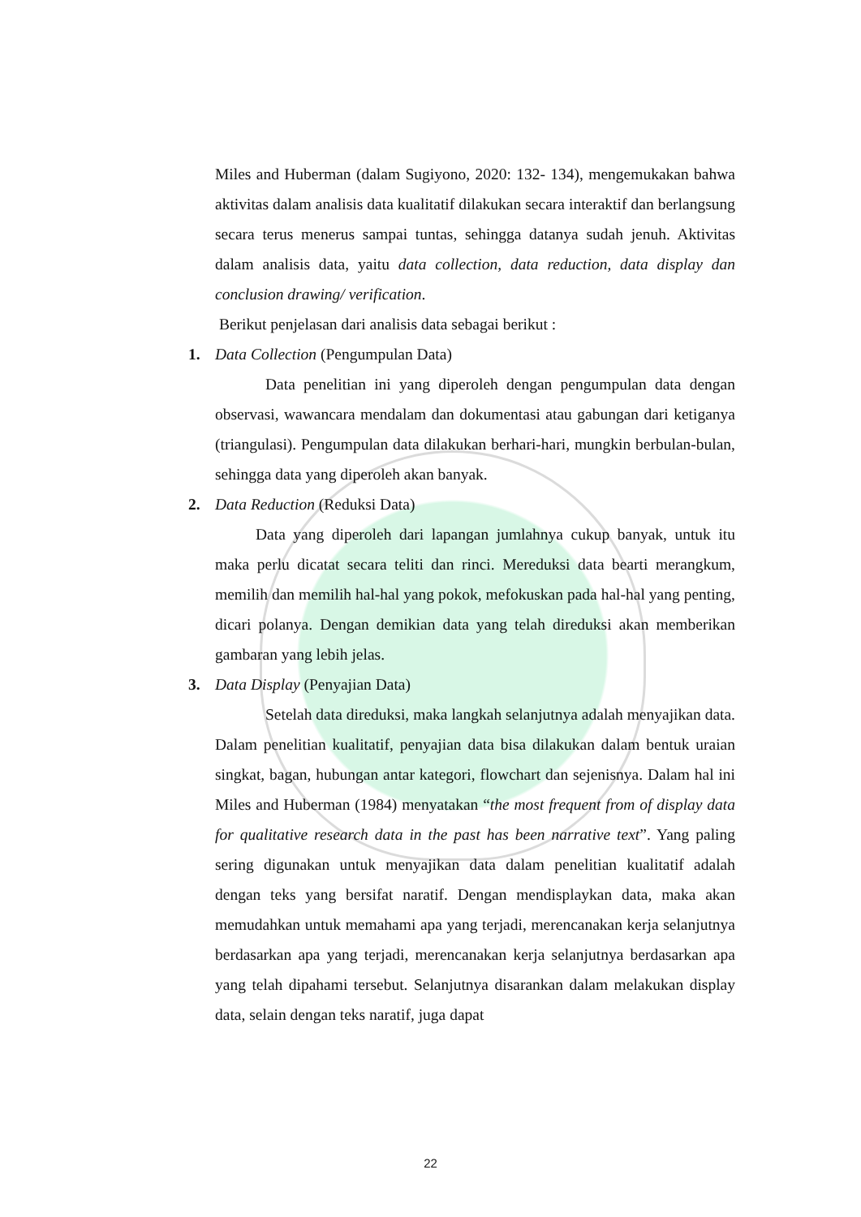Miles and Huberman (dalam Sugiyono, 2020: 132- 134), mengemukakan bahwa aktivitas dalam analisis data kualitatif dilakukan secara interaktif dan berlangsung secara terus menerus sampai tuntas, sehingga datanya sudah jenuh. Aktivitas dalam analisis data, yaitu data collection, data reduction, data display dan conclusion drawing/ verification.
Berikut penjelasan dari analisis data sebagai berikut :
1. Data Collection (Pengumpulan Data)
Data penelitian ini yang diperoleh dengan pengumpulan data dengan observasi, wawancara mendalam dan dokumentasi atau gabungan dari ketiganya (triangulasi). Pengumpulan data dilakukan berhari-hari, mungkin berbulan-bulan, sehingga data yang diperoleh akan banyak.
2. Data Reduction (Reduksi Data)
Data yang diperoleh dari lapangan jumlahnya cukup banyak, untuk itu maka perlu dicatat secara teliti dan rinci. Mereduksi data bearti merangkum, memilih dan memilih hal-hal yang pokok, mefokuskan pada hal-hal yang penting, dicari polanya. Dengan demikian data yang telah direduksi akan memberikan gambaran yang lebih jelas.
3. Data Display (Penyajian Data)
Setelah data direduksi, maka langkah selanjutnya adalah menyajikan data. Dalam penelitian kualitatif, penyajian data bisa dilakukan dalam bentuk uraian singkat, bagan, hubungan antar kategori, flowchart dan sejenisnya. Dalam hal ini Miles and Huberman (1984) menyatakan “the most frequent from of display data for qualitative research data in the past has been narrative text”. Yang paling sering digunakan untuk menyajikan data dalam penelitian kualitatif adalah dengan teks yang bersifat naratif. Dengan mendisplaykan data, maka akan memudahkan untuk memahami apa yang terjadi, merencanakan kerja selanjutnya berdasarkan apa yang terjadi, merencanakan kerja selanjutnya berdasarkan apa yang telah dipahami tersebut. Selanjutnya disarankan dalam melakukan display data, selain dengan teks naratif, juga dapat
22